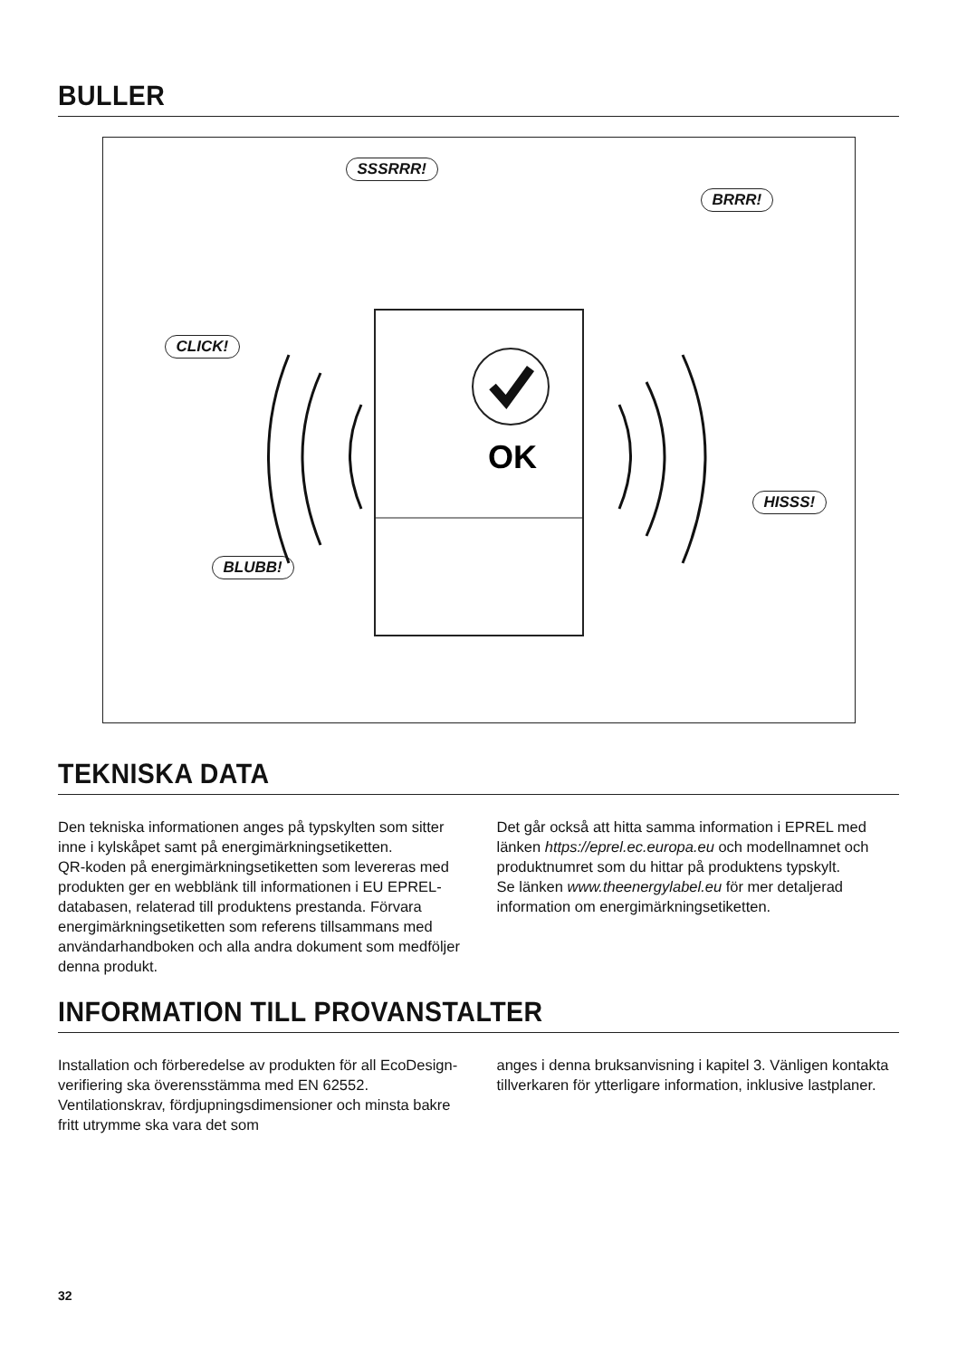BULLER
SSSRRR!
BRRR!
CLICK!
HISSS!
BLUBB!
OK
TEKNISKA DATA
Den tekniska informationen anges på typskylten som sitter inne i kylskåpet samt på energimärkningsetiketten.
QR-koden på energimärkningsetiketten som levereras med produkten ger en webblänk till informationen i EU EPREL-databasen, relaterad till produktens prestanda. Förvara energimärkningsetiketten som referens tillsammans med användarhandboken och alla andra dokument som medföljer denna produkt.
Det går också att hitta samma information i EPREL med länken https://eprel.ec.europa.eu och modellnamnet och produktnumret som du hittar på produktens typskylt.
Se länken www.theenergylabel.eu för mer detaljerad information om energimärkningsetiketten.
INFORMATION TILL PROVANSTALTER
Installation och förberedelse av produkten för all EcoDesign-verifiering ska överensstämma med EN 62552. Ventilationskrav, fördjupningsdimensioner och minsta bakre fritt utrymme ska vara det som
anges i denna bruksanvisning i kapitel 3. Vänligen kontakta tillverkaren för ytterligare information, inklusive lastplaner.
32